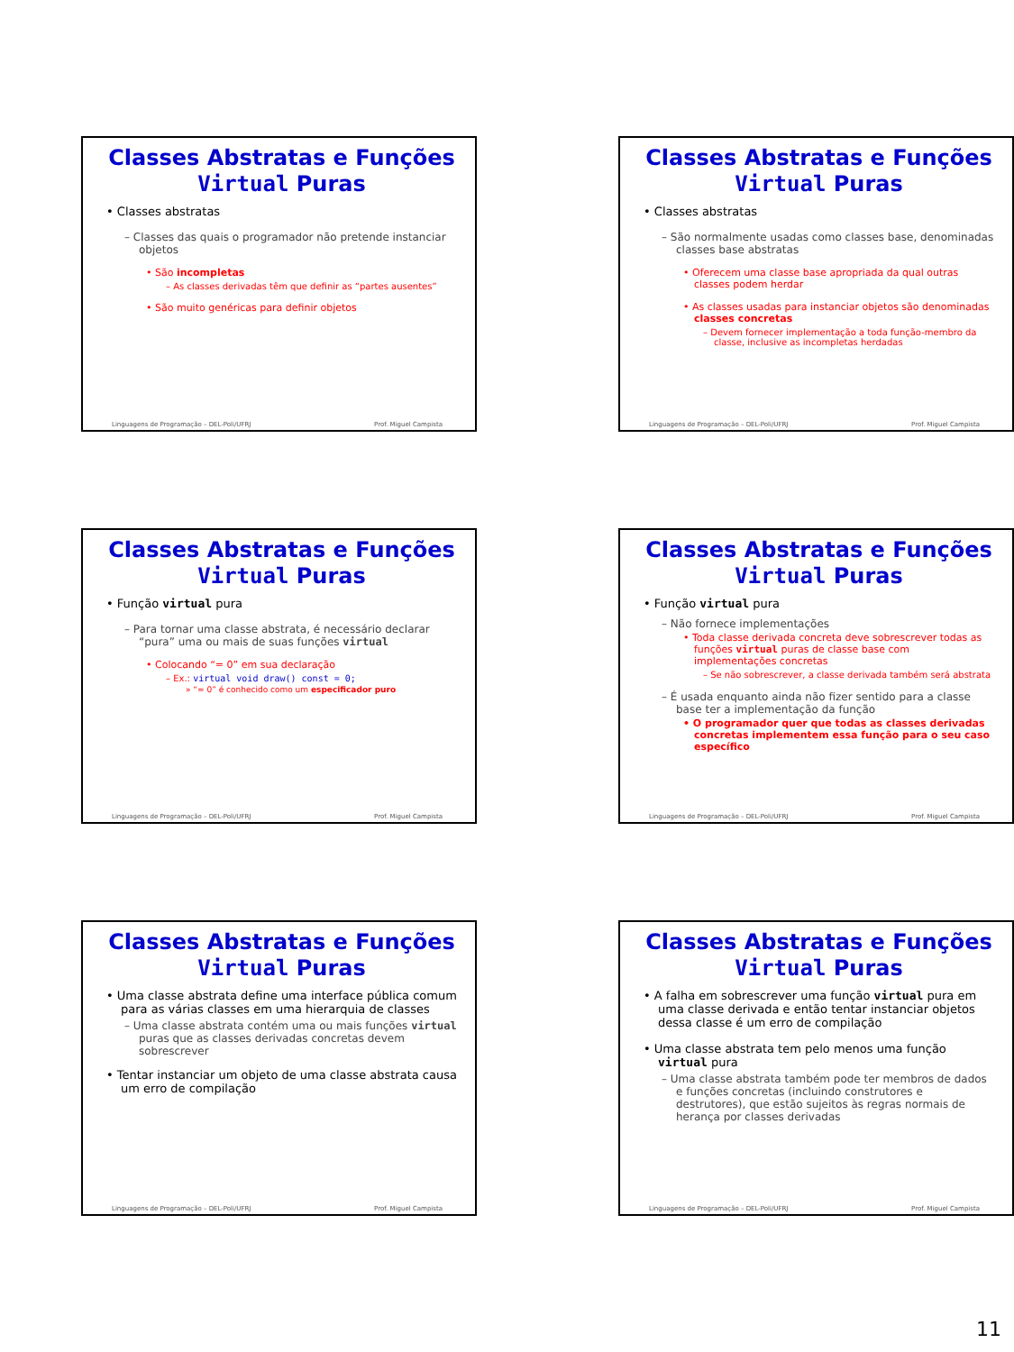Classes Abstratas e Funções Virtual Puras
• Classes abstratas
– Classes das quais o programador não pretende instanciar objetos
• São incompletas
– As classes derivadas têm que definir as “partes ausentes”
• São muito genéricas para definir objetos
Linguagens de Programação – DEL-Poli/UFRJ Prof. Miguel Campista
Classes Abstratas e Funções Virtual Puras
• Classes abstratas
– São normalmente usadas como classes base, denominadas classes base abstratas
• Oferecem uma classe base apropriada da qual outras classes podem herdar
• As classes usadas para instanciar objetos são denominadas classes concretas
– Devem fornecer implementação a toda função-membro da classe, inclusive as incompletas herdadas
Linguagens de Programação – DEL-Poli/UFRJ Prof. Miguel Campista
Classes Abstratas e Funções Virtual Puras
• Função virtual pura
– Para tornar uma classe abstrata, é necessário declarar “pura” uma ou mais de suas funções virtual
• Colocando “= 0” em sua declaração
– Ex.: virtual void draw() const = 0;
» “= 0” é conhecido como um especificador puro
Linguagens de Programação – DEL-Poli/UFRJ Prof. Miguel Campista
Classes Abstratas e Funções Virtual Puras
• Função virtual pura
– Não fornece implementações
• Toda classe derivada concreta deve sobrescrever todas as funções virtual puras de classe base com implementações concretas
– Se não sobrescrever, a classe derivada também será abstrata
– É usada enquanto ainda não fizer sentido para a classe base ter a implementação da função
• O programador quer que todas as classes derivadas concretas implementem essa função para o seu caso específico
Linguagens de Programação – DEL-Poli/UFRJ Prof. Miguel Campista
Classes Abstratas e Funções Virtual Puras
• Uma classe abstrata define uma interface pública comum para as várias classes em uma hierarquia de classes
– Uma classe abstrata contém uma ou mais funções virtual puras que as classes derivadas concretas devem sobrescrever
• Tentar instanciar um objeto de uma classe abstrata causa um erro de compilação
Linguagens de Programação – DEL-Poli/UFRJ Prof. Miguel Campista
Classes Abstratas e Funções Virtual Puras
• A falha em sobrescrever uma função virtual pura em uma classe derivada e então tentar instanciar objetos dessa classe é um erro de compilação
• Uma classe abstrata tem pelo menos uma função virtual pura
– Uma classe abstrata também pode ter membros de dados e funções concretas (incluindo construtores e destrutores), que estão sujeitos às regras normais de herança por classes derivadas
Linguagens de Programação – DEL-Poli/UFRJ Prof. Miguel Campista
11